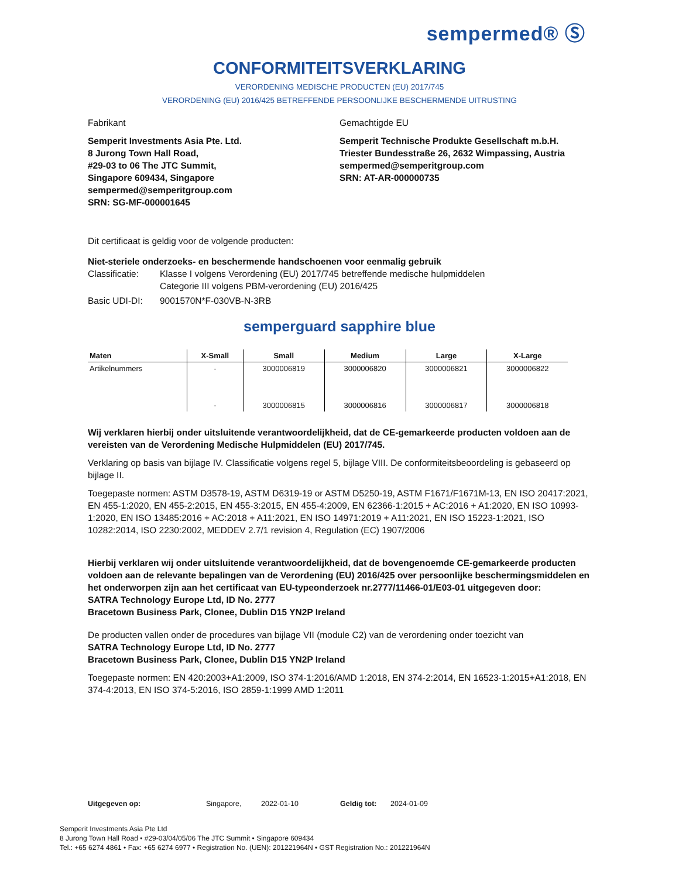sempermed® Ⓢ
CONFORMITEITSVERKLARING
VERORDENING MEDISCHE PRODUCTEN (EU) 2017/745
VERORDENING (EU) 2016/425 BETREFFENDE PERSOONLIJKE BESCHERMENDE UITRUSTING
Fabrikant Gemachtigde EU
Semperit Investments Asia Pte. Ltd.
8 Jurong Town Hall Road,
#29-03 to 06 The JTC Summit,
Singapore 609434, Singapore
sempermed@semperitgroup.com
SRN: SG-MF-000001645
Semperit Technische Produkte Gesellschaft m.b.H.
Triester Bundesstraße 26, 2632 Wimpassing, Austria
sempermed@semperitgroup.com
SRN: AT-AR-000000735
Dit certificaat is geldig voor de volgende producten:
Niet-steriele onderzoeks- en beschermende handschoenen voor eenmalig gebruik
Classificatie:
Klasse I volgens Verordening (EU) 2017/745 betreffende medische hulpmiddelen
Categorie III volgens PBM-verordening (EU) 2016/425
Basic UDI-DI: 9001570N*F-030VB-N-3RB
semperguard sapphire blue
| Maten | X-Small | Small | Medium | Large | X-Large |
| --- | --- | --- | --- | --- | --- |
| Artikelnummers | - | 3000006819 | 3000006820 | 3000006821 | 3000006822 |
| | - | 3000006815 | 3000006816 | 3000006817 | 3000006818 |
Wij verklaren hierbij onder uitsluitende verantwoordelijkheid, dat de CE-gemarkeerde producten voldoen aan de vereisten van de Verordening Medische Hulpmiddelen (EU) 2017/745.
Verklaring op basis van bijlage IV. Classificatie volgens regel 5, bijlage VIII. De conformiteitsbeoordeling is gebaseerd op bijlage II.
Toegepaste normen: ASTM D3578-19, ASTM D6319-19 or ASTM D5250-19, ASTM F1671/F1671M-13, EN ISO 20417:2021, EN 455-1:2020, EN 455-2:2015, EN 455-3:2015, EN 455-4:2009, EN 62366-1:2015 + AC:2016 + A1:2020, EN ISO 10993-1:2020, EN ISO 13485:2016 + AC:2018 + A11:2021, EN ISO 14971:2019 + A11:2021, EN ISO 15223-1:2021, ISO 10282:2014, ISO 2230:2002, MEDDEV 2.7/1 revision 4, Regulation (EC) 1907/2006
Hierbij verklaren wij onder uitsluitende verantwoordelijkheid, dat de bovengenoemde CE-gemarkeerde producten voldoen aan de relevante bepalingen van de Verordening (EU) 2016/425 over persoonlijke beschermingsmiddelen en het onderworpen zijn aan het certificaat van EU-typeonderzoek nr.2777/11466-01/E03-01 uitgegeven door:
SATRA Technology Europe Ltd, ID No. 2777
Bracetown Business Park, Clonee, Dublin D15 YN2P Ireland
De producten vallen onder de procedures van bijlage VII (module C2) van de verordening onder toezicht van
SATRA Technology Europe Ltd, ID No. 2777
Bracetown Business Park, Clonee, Dublin D15 YN2P Ireland
Toegepaste normen: EN 420:2003+A1:2009, ISO 374-1:2016/AMD 1:2018, EN 374-2:2014, EN 16523-1:2015+A1:2018, EN 374-4:2013, EN ISO 374-5:2016, ISO 2859-1:1999 AMD 1:2011
Uitgegeven op: Singapore, 2022-01-10 Geldig tot: 2024-01-09
Semperit Investments Asia Pte Ltd
8 Jurong Town Hall Road • #29-03/04/05/06 The JTC Summit • Singapore 609434
Tel.: +65 6274 4861 • Fax: +65 6274 6977 • Registration No. (UEN): 201221964N • GST Registration No.: 201221964N